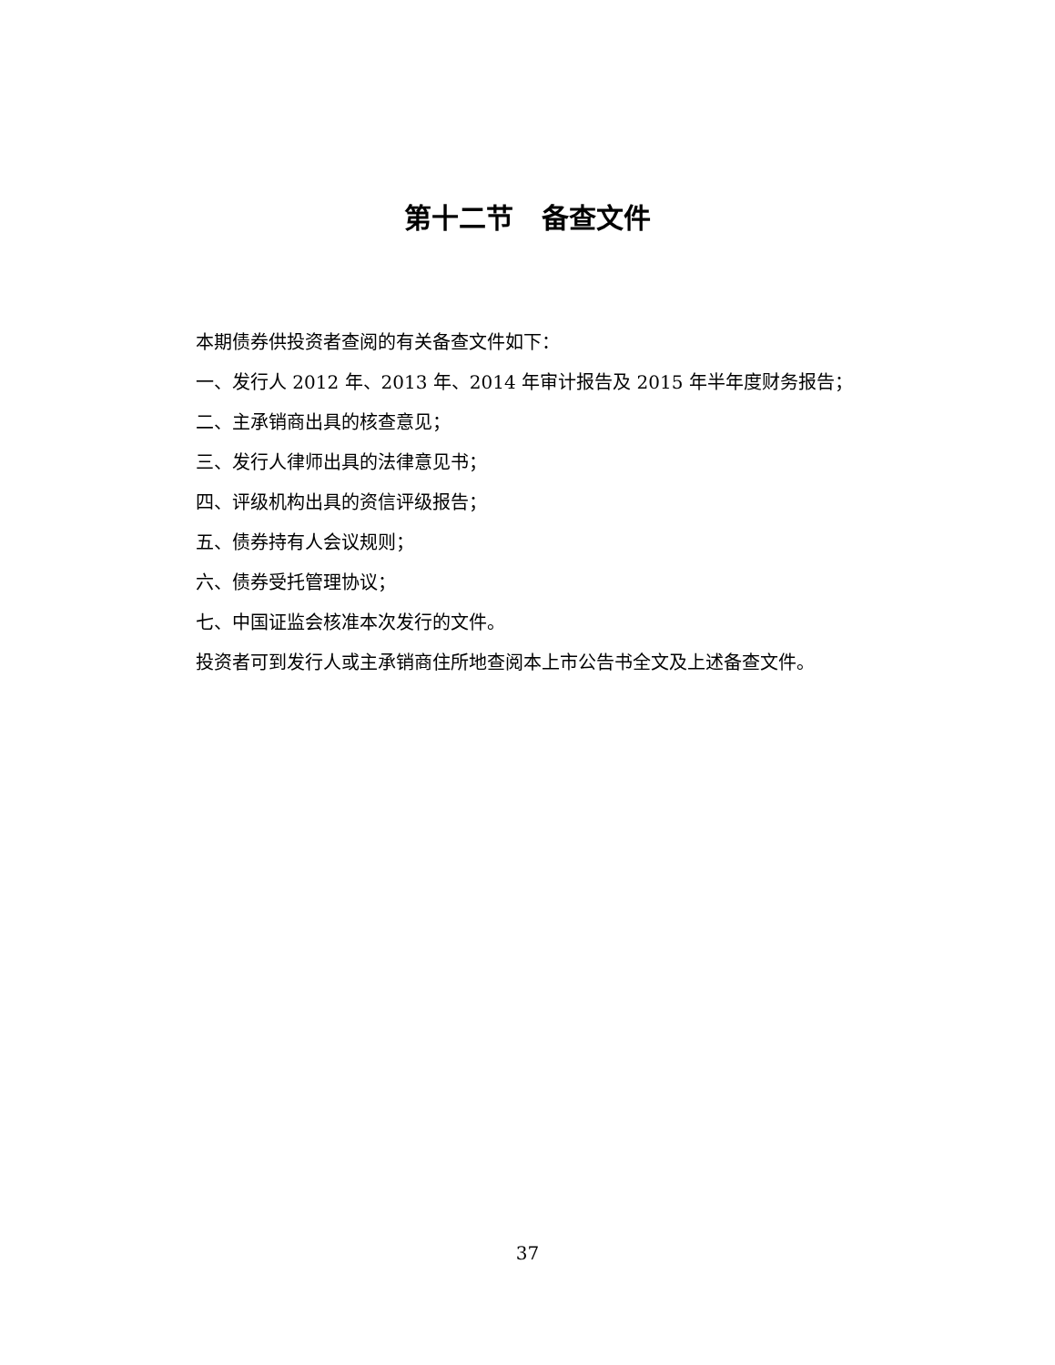第十二节 备查文件
本期债券供投资者查阅的有关备查文件如下：
一、发行人 2012 年、2013 年、2014 年审计报告及 2015 年半年度财务报告；
二、主承销商出具的核查意见；
三、发行人律师出具的法律意见书；
四、评级机构出具的资信评级报告；
五、债券持有人会议规则；
六、债券受托管理协议；
七、中国证监会核准本次发行的文件。
投资者可到发行人或主承销商住所地查阅本上市公告书全文及上述备查文件。
37